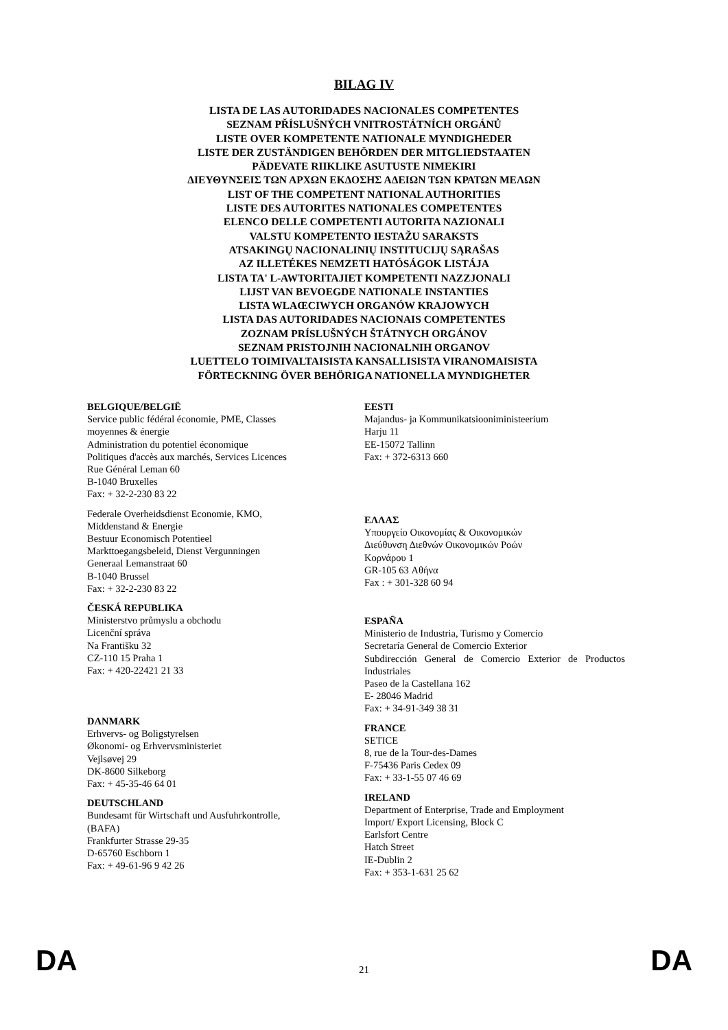BILAG IV
LISTA DE LAS AUTORIDADES NACIONALES COMPETENTES
SEZNAM PŘÍSLUŠNÝCH VNITROSTÁTNÍCH ORGÁNŮ
LISTE OVER KOMPETENTE NATIONALE MYNDIGHEDER
LISTE DER ZUSTÄNDIGEN BEHÖRDEN DER MITGLIEDSTAATEN
PÄDEVATE RIIKLIKE ASUTUSTE NIMEKIRI
ΔΙΕΥΘΥΝΣΕΙΣ ΤΩΝ ΑΡΧΩΝ ΕΚΔΟΣΗΣ ΑΔΕΙΩΝ ΤΩΝ ΚΡΑΤΩΝ ΜΕΛΩΝ
LIST OF THE COMPETENT NATIONAL AUTHORITIES
LISTE DES AUTORITES NATIONALES COMPETENTES
ELENCO DELLE COMPETENTI AUTORITA NAZIONALI
VALSTU KOMPETENTO IESTAŽU SARAKSTS
ATSAKINGŲ NACIONALINIŲ INSTITUCIJŲ SĄRAŠAS
AZ ILLETÉKES NEMZETI HATÓSÁGOK LISTÁJA
LISTA TA' L-AWTORITAJIET KOMPETENTI NAZZJONALI
LIJST VAN BEVOEGDE NATIONALE INSTANTIES
LISTA WLAŒCIWYCH ORGANÓW KRAJOWYCH
LISTA DAS AUTORIDADES NACIONAIS COMPETENTES
ZOZNAM PRÍSLUŠNÝCH ŠTÁTNYCH ORGÁNOV
SEZNAM PRISTOJNIH NACIONALNIH ORGANOV
LUETTELO TOIMIVALTAISISTA KANSALLISISTA VIRANOMAISISTA
FÖRTECKNING ÖVER BEHÖRIGA NATIONELLA MYNDIGHETER
BELGIQUE/BELGIË
Service public fédéral économie, PME, Classes
moyennes & énergie
Administration du potentiel économique
Politiques d'accès aux marchés, Services Licences
Rue Général Leman 60
B-1040 Bruxelles
Fax: + 32-2-230 83 22
Federale Overheidsdienst Economie, KMO,
Middenstand & Energie
Bestuur Economisch Potentieel
Markttoegangsbeleid, Dienst Vergunningen
Generaal Lemanstraat 60
B-1040 Brussel
Fax: + 32-2-230 83 22
ČESKÁ REPUBLIKA
Ministerstvo průmyslu a obchodu
Licenční správa
Na Františku 32
CZ-110 15 Praha 1
Fax: + 420-22421 21 33
DANMARK
Erhvervs- og Boligstyrelsen
Økonomi- og Erhvervsministeriet
Vejlsøvej 29
DK-8600 Silkeborg
Fax: + 45-35-46 64 01
DEUTSCHLAND
Bundesamt für Wirtschaft und Ausfuhrkontrolle,
(BAFA)
Frankfurter Strasse 29-35
D-65760 Eschborn 1
Fax: + 49-61-96 9 42 26
EESTI
Majandus- ja Kommunikatsiooniministeerium
Harju 11
EE-15072 Tallinn
Fax: + 372-6313 660
ΕΛΛΑΣ
Υπουργείο Οικονομίας & Οικονομικών
Διεύθυνση Διεθνών Οικονομικών Ροών
Κορνάρου 1
GR-105 63 Αθήνα
Fax : + 301-328 60 94
ESPAÑA
Ministerio de Industria, Turismo y Comercio
Secretaría General de Comercio Exterior
Subdirección General de Comercio Exterior de Productos Industriales
Paseo de la Castellana 162
E- 28046 Madrid
Fax: + 34-91-349 38 31
FRANCE
SETICE
8, rue de la Tour-des-Dames
F-75436 Paris Cedex 09
Fax: + 33-1-55 07 46 69
IRELAND
Department of Enterprise, Trade and Employment
Import/ Export Licensing, Block C
Earlsfort Centre
Hatch Street
IE-Dublin 2
Fax: + 353-1-631 25 62
DA 21 DA